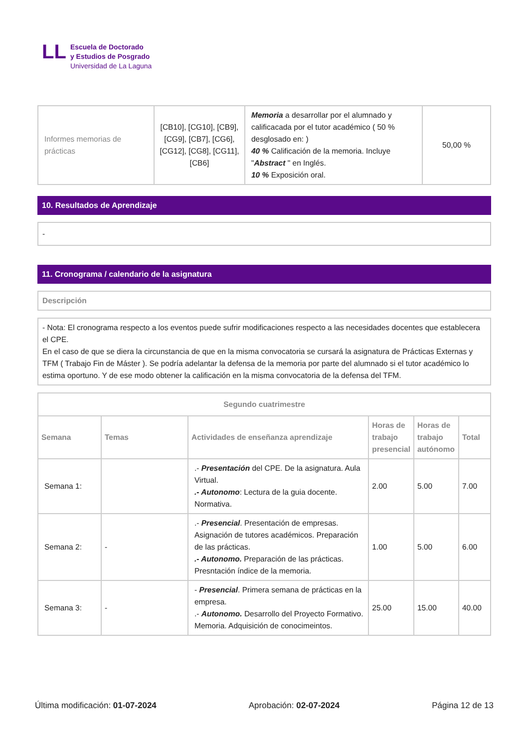LL
Escuela de Doctorado
y Estudios de Posgrado
Universidad de La Laguna
| Informes memorias de prácticas | [CB10], [CG10], [CB9], [CG9], [CB7], [CG6], [CG12], [CG8], [CG11], [CB6] | Memoria a desarrollar por el alumnado y calificacada por el tutor académico ( 50 % desglosado en: ) 40 % Calificación de la memoria. Incluye " Abstract " en Inglés. 10 % Exposición oral. | 50,00 % |
10. Resultados de Aprendizaje
-
11. Cronograma / calendario de la asignatura
Descripción
- Nota: El cronograma respecto a los eventos puede sufrir modificaciones respecto a las necesidades docentes que establecera el CPE.
En el caso de que se diera la circunstancia de que en la misma convocatoria se cursará la asignatura de Prácticas Externas y TFM ( Trabajo Fin de Máster ). Se podría adelantar la defensa de la memoria por parte del alumnado si el tutor académico lo estima oportuno. Y de ese modo obtener la calificación en la misma convocatoria de la defensa del TFM.
| Segundo cuatrimestre | | | | | |
| --- | --- | --- | --- | --- | --- |
| Semana | Temas | Actividades de enseñanza aprendizaje | Horas de trabajo presencial | Horas de trabajo autónomo | Total |
| Semana 1: | | .- Presentación del CPE. De la asignatura. Aula Virtual. .- Autonomo : Lectura de la guia docente. Normativa. | 2.00 | 5.00 | 7.00 |
| Semana 2: | - | .- Presencial . Presentación de empresas. Asignación de tutores académicos. Preparación de las prácticas. .- Autonomo. Preparación de las prácticas. Presntación índice de la memoria. | 1.00 | 5.00 | 6.00 |
| Semana 3: | - | - Presencial . Primera semana de prácticas en la empresa. .- Autonomo. Desarrollo del Proyecto Formativo. Memoria. Adquisición de conocimeintos. | 25.00 | 15.00 | 40.00 |
Última modificación: 01-07-2024 Aprobación: 02-07-2024 Página 12 de 13